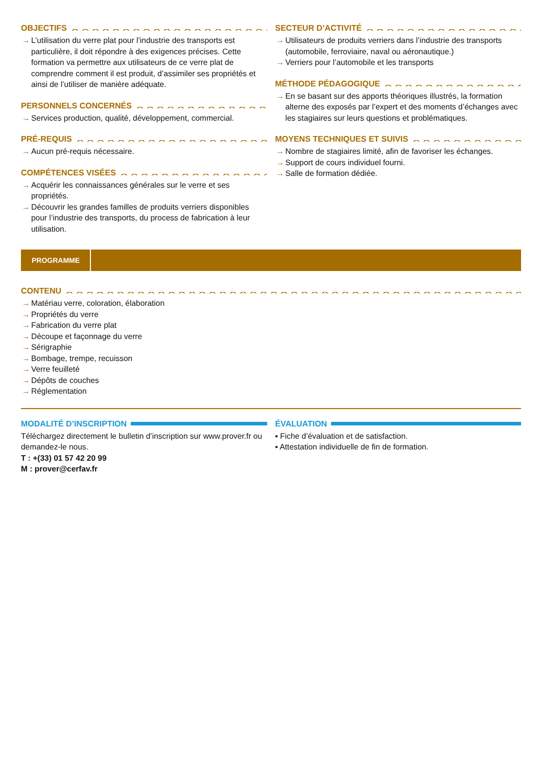OBJECTIFS
→ L’utilisation du verre plat pour l’industrie des transports est particulière, il doit répondre à des exigences précises. Cette formation va permettre aux utilisateurs de ce verre plat de comprendre comment il est produit, d’assimiler ses propriétés et ainsi de l’utiliser de manière adéquate.
PERSONNELS CONCERNÉS
→ Services production, qualité, développement, commercial.
PRÉ-REQUIS
→ Aucun pré-requis nécessaire.
COMPÉTENCES VISÉES
→ Acquérir les connaissances générales sur le verre et ses propriétés.
→ Découvrir les grandes familles de produits verriers disponibles pour l’industrie des transports, du process de fabrication à leur utilisation.
SECTEUR D’ACTIVITÉ
→ Utilisateurs de produits verriers dans l’industrie des transports (automobile, ferroviaire, naval ou aéronautique.)
→ Verriers pour l’automobile et les transports
MÉTHODE PÉDAGOGIQUE
→ En se basant sur des apports théoriques illustrés, la formation alterne des exposés par l’expert et des moments d’échanges avec les stagiaires sur leurs questions et problématiques.
MOYENS TECHNIQUES ET SUIVIS
→ Nombre de stagiaires limité, afin de favoriser les échanges.
→ Support de cours individuel fourni.
→ Salle de formation dédiée.
PROGRAMME
CONTENU
→ Matériau verre, coloration, élaboration
→ Propriétés du verre
→ Fabrication du verre plat
→ Découpe et façonnage du verre
→ Sérigraphie
→ Bombage, trempe, recuisson
→ Verre feuilleté
→ Dépôts de couches
→ Réglementation
MODALITÉ D’INSCRIPTION
Téléchargez directement le bulletin d’inscription sur www.prover.fr ou demandez-le nous.
T : +(33) 01 57 42 20 99
M : prover@cerfav.fr
ÉVALUATION
▪ Fiche d’évaluation et de satisfaction.
▪ Attestation individuelle de fin de formation.